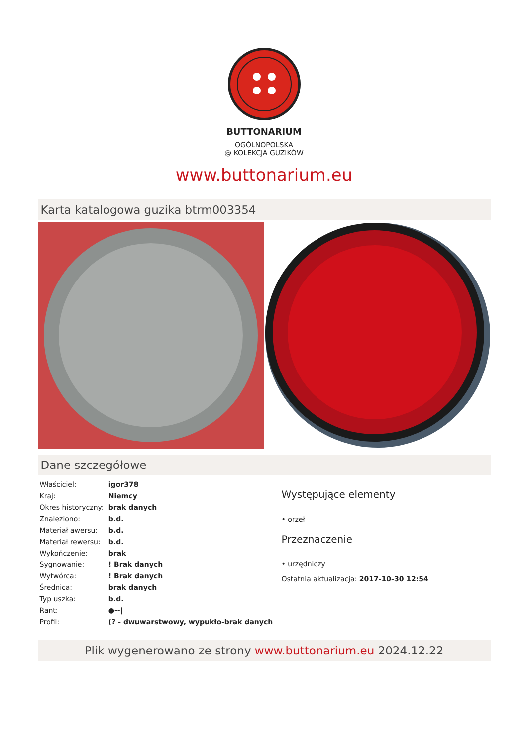BUTTONARIUM
OGÓLNOPOLSKA
@ KOLEKCJA GUZIKÓW
www.buttonarium.eu
Karta katalogowa guzika btrm003354
Dane szczegółowe
| Właściciel: | igor378 |
| Kraj: | Niemcy |
| Okres historyczny: | brak danych |
| Znaleziono: | b.d. |
| Materiał awersu: | b.d. |
| Materiał rewersu: | b.d. |
| Wykończenie: | brak |
| Sygnowanie: | ! Brak danych |
| Wytwórca: | ! Brak danych |
| Średnica: | brak danych |
| Typ uszka: | b.d. |
| Rant: | ●--/ |
| Profil: | (? - dwuwarstwowy, wypukło-brak danych |
Występujące elementy
• orzeł
Przeznaczenie
• urzędniczy
Ostatnia aktualizacja: 2017-10-30 12:54
Plik wygenerowano ze strony www.buttonarium.eu 2024.12.22